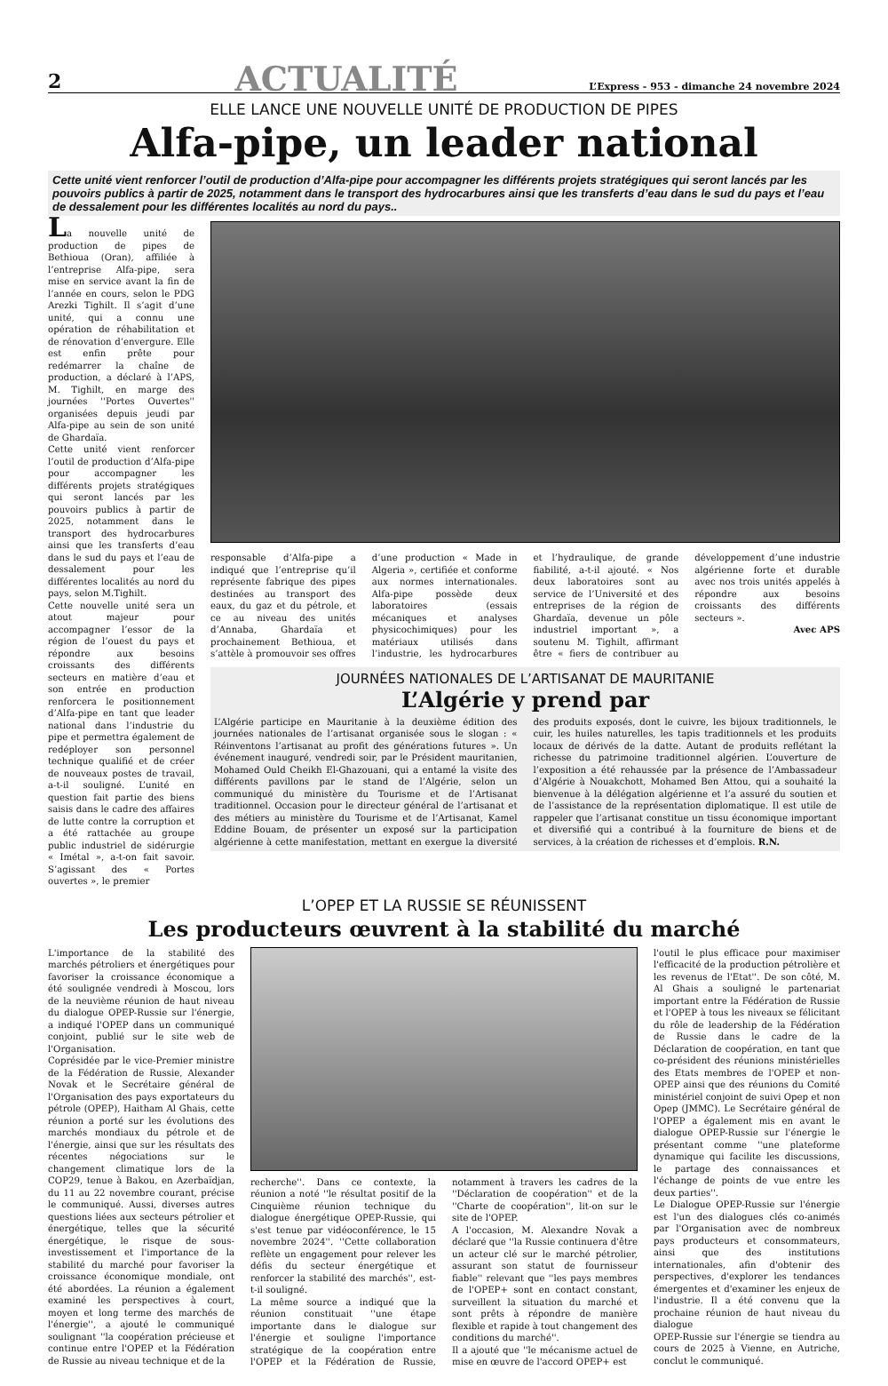2
ACTUALITÉ
L’Express - 953 - dimanche 24 novembre 2024
ELLE LANCE UNE NOUVELLE UNITÉ DE PRODUCTION DE PIPES
Alfa-pipe, un leader national
Cette unité vient renforcer l’outil de production d’Alfa-pipe pour accompagner les différents projets stratégiques qui seront lancés par les pouvoirs publics à partir de 2025, notamment dans le transport des hydrocarbures ainsi que les transferts d’eau dans le sud du pays et l’eau de dessalement pour les différentes localités au nord du pays..
La nouvelle unité de production de pipes de Bethioua (Oran), affiliée à l’entreprise Alfa-pipe, sera mise en service avant la fin de l’année en cours, selon le PDG Arezki Tighilt. Il s’agit d’une unité, qui a connu une opération de réhabilitation et de rénovation d’envergure. Elle est enfin prête pour redémarrer la chaîne de production, a déclaré à l’APS, M. Tighilt, en marge des journées ''Portes Ouvertes'' organisées depuis jeudi par Alfa-pipe au sein de son unité de Ghardaïa.
Cette unité vient renforcer l’outil de production d’Alfa-pipe pour accompagner les différents projets stratégiques qui seront lancés par les pouvoirs publics à partir de 2025, notamment dans le transport des hydrocarbures ainsi que les transferts d’eau dans le sud du pays et l’eau de dessalement pour les différentes localités au nord du pays, selon M.Tighilt.
Cette nouvelle unité sera un atout majeur pour accompagner l’essor de la région de l’ouest du pays et répondre aux besoins croissants des différents secteurs en matière d’eau et son entrée en production renforcera le positionnement d’Alfa-pipe en tant que leader national dans l’industrie du pipe et permettra également de redéployer son personnel technique qualifié et de créer de nouveaux postes de travail, a-t-il souligné. L’unité en question fait partie des biens saisis dans le cadre des affaires de lutte contre la corruption et a été rattachée au groupe public industriel de sidérurgie « Imétal », a-t-on fait savoir. S’agissant des « Portes ouvertes », le premier
responsable d’Alfa-pipe a indiqué que l’entreprise qu’il représente fabrique des pipes destinées au transport des eaux, du gaz et du pétrole, et ce au niveau des unités d’Annaba, Ghardaïa et prochainement Bethioua, et s’attèle à promouvoir ses offres d’une production « Made in Algeria », certifiée et conforme aux normes internationales. Alfa-pipe possède deux laboratoires (essais mécaniques et analyses physicochimiques) pour les matériaux utilisés dans l’industrie, les hydrocarbures et l’hydraulique, de grande fiabilité, a-t-il ajouté. « Nos deux laboratoires sont au service de l’Université et des entreprises de la région de Ghardaïa, devenue un pôle industriel important », a soutenu M. Tighilt, affirmant être « fiers de contribuer au développement d’une industrie algérienne forte et durable avec nos trois unités appelés à répondre aux besoins croissants des différents secteurs ».
Avec APS
JOURNÉES NATIONALES DE L’ARTISANAT DE MAURITANIE
L’Algérie y prend par
L’Algérie participe en Mauritanie à la deuxième édition des journées nationales de l’artisanat organisée sous le slogan : « Réinventons l’artisanat au profit des générations futures ». Un événement inauguré, vendredi soir, par le Président mauritanien, Mohamed Ould Cheikh El-Ghazouani, qui a entamé la visite des différents pavillons par le stand de l’Algérie, selon un communiqué du ministère du Tourisme et de l’Artisanat traditionnel. Occasion pour le directeur général de l’artisanat et des métiers au ministère du Tourisme et de l’Artisanat, Kamel Eddine Bouam, de présenter un exposé sur la participation algérienne à cette manifestation, mettant en exergue la diversité des produits exposés, dont le cuivre, les bijoux traditionnels, le cuir, les huiles naturelles, les tapis traditionnels et les produits locaux de dérivés de la datte. Autant de produits reflétant la richesse du patrimoine traditionnel algérien. L’ouverture de l’exposition a été rehaussée par la présence de l’Ambassadeur d’Algérie à Nouakchott, Mohamed Ben Attou, qui a souhaité la bienvenue à la délégation algérienne et l’a assuré du soutien et de l’assistance de la représentation diplomatique. Il est utile de rappeler que l’artisanat constitue un tissu économique important et diversifié qui a contribué à la fourniture de biens et de services, à la création de richesses et d’emplois. R.N.
L’OPEP ET LA RUSSIE SE RÉUNISSENT
Les producteurs œuvrent à la stabilité du marché
L'importance de la stabilité des marchés pétroliers et énergétiques pour favoriser la croissance économique a été soulignée vendredi à Moscou, lors de la neuvième réunion de haut niveau du dialogue OPEP-Russie sur l'énergie, a indiqué l'OPEP dans un communiqué conjoint, publié sur le site web de l'Organisation.
Coprésidée par le vice-Premier ministre de la Fédération de Russie, Alexander Novak et le Secrétaire général de l'Organisation des pays exportateurs du pétrole (OPEP), Haitham Al Ghais, cette réunion a porté sur les évolutions des marchés mondiaux du pétrole et de l'énergie, ainsi que sur les résultats des récentes négociations sur le changement climatique lors de la COP29, tenue à Bakou, en Azerbaïdjan, du 11 au 22 novembre courant, précise le communiqué. Aussi, diverses autres questions liées aux secteurs pétrolier et énergétique, telles que la sécurité énergétique, le risque de sous-investissement et l'importance de la stabilité du marché pour favoriser la croissance économique mondiale, ont été abordées. La réunion a également examiné les perspectives à court, moyen et long terme des marchés de l'énergie'', a ajouté le communiqué soulignant ''la coopération précieuse et continue entre l'OPEP et la Fédération de Russie au niveau technique et de la
recherche''. Dans ce contexte, la réunion a noté ''le résultat positif de la Cinquième réunion technique du dialogue énergétique OPEP-Russie, qui s'est tenue par vidéoconférence, le 15 novembre 2024''. ''Cette collaboration reflète un engagement pour relever les défis du secteur énergétique et renforcer la stabilité des marchés'', est-t-il souligné.
La même source a indiqué que la réunion constituait ''une étape importante dans le dialogue sur l'énergie et souligne l'importance stratégique de la coopération entre l'OPEP et la Fédération de Russie, notamment à travers les cadres de la ''Déclaration de coopération'' et de la ''Charte de coopération'', lit-on sur le site de l'OPEP.
A l'occasion, M. Alexandre Novak a déclaré que ''la Russie continuera d'être un acteur clé sur le marché pétrolier, assurant son statut de fournisseur fiable'' relevant que ''les pays membres de l'OPEP+ sont en contact constant, surveillent la situation du marché et sont prêts à répondre de manière flexible et rapide à tout changement des conditions du marché''.
Il a ajouté que ''le mécanisme actuel de mise en œuvre de l'accord OPEP+ est
l'outil le plus efficace pour maximiser l'efficacité de la production pétrolière et les revenus de l'Etat''. De son côté, M. Al Ghais a souligné le partenariat important entre la Fédération de Russie et l'OPEP à tous les niveaux se félicitant du rôle de leadership de la Fédération de Russie dans le cadre de la Déclaration de coopération, en tant que co-président des réunions ministérielles des Etats membres de l'OPEP et non-OPEP ainsi que des réunions du Comité ministériel conjoint de suivi Opep et non Opep (JMMC). Le Secrétaire général de l'OPEP a également mis en avant le dialogue OPEP-Russie sur l'énergie le présentant comme ''une plateforme dynamique qui facilite les discussions, le partage des connaissances et l'échange de points de vue entre les deux parties''.
Le Dialogue OPEP-Russie sur l'énergie est l'un des dialogues clés co-animés par l'Organisation avec de nombreux pays producteurs et consommateurs, ainsi que des institutions internationales, afin d'obtenir des perspectives, d'explorer les tendances émergentes et d'examiner les enjeux de l'industrie. Il a été convenu que la prochaine réunion de haut niveau du dialogue
OPEP-Russie sur l'énergie se tiendra au cours de 2025 à Vienne, en Autriche, conclut le communiqué.